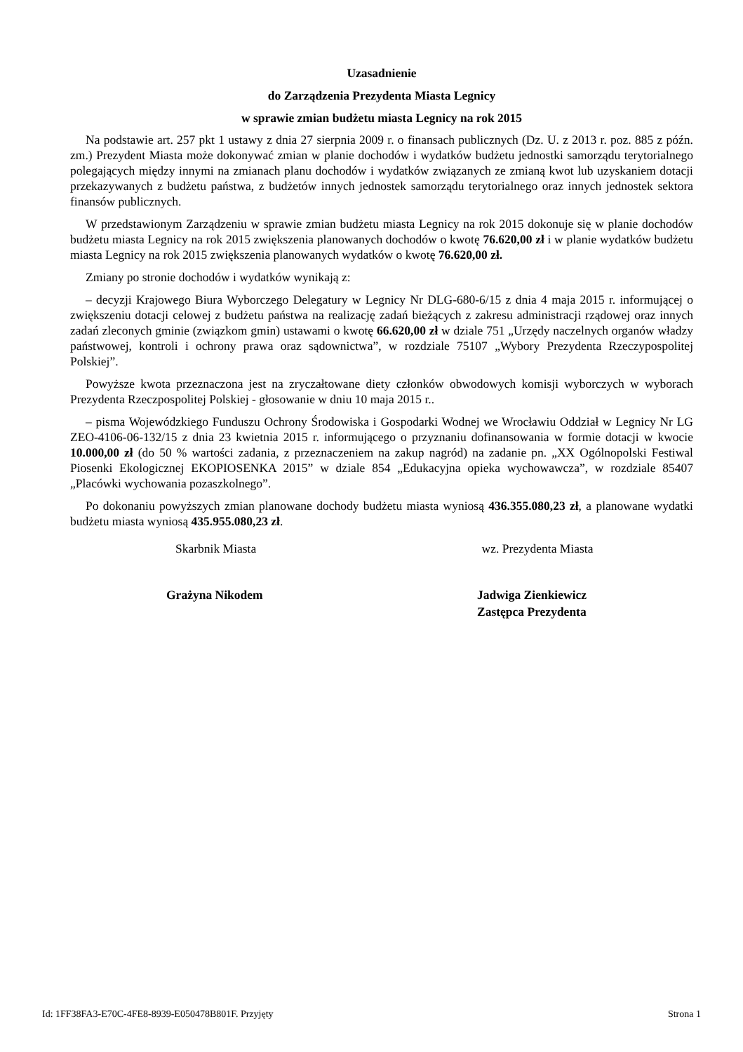Uzasadnienie
do Zarządzenia Prezydenta Miasta Legnicy
w sprawie zmian budżetu miasta Legnicy na rok 2015
Na podstawie art. 257 pkt 1 ustawy z dnia 27 sierpnia 2009 r. o finansach publicznych (Dz. U. z 2013 r. poz. 885 z późn. zm.) Prezydent Miasta może dokonywać zmian w planie dochodów i wydatków budżetu jednostki samorządu terytorialnego polegających między innymi na zmianach planu dochodów i wydatków związanych ze zmianą kwot lub uzyskaniem dotacji przekazywanych z budżetu państwa, z budżetów innych jednostek samorządu terytorialnego oraz innych jednostek sektora finansów publicznych.
W przedstawionym Zarządzeniu w sprawie zmian budżetu miasta Legnicy na rok 2015 dokonuje się w planie dochodów budżetu miasta Legnicy na rok 2015 zwiększenia planowanych dochodów o kwotę 76.620,00 zł i w planie wydatków budżetu miasta Legnicy na rok 2015 zwiększenia planowanych wydatków o kwotę 76.620,00 zł.
Zmiany po stronie dochodów i wydatków wynikają z:
– decyzji Krajowego Biura Wyborczego Delegatury w Legnicy Nr DLG-680-6/15 z dnia 4 maja 2015 r. informującej o zwiększeniu dotacji celowej z budżetu państwa na realizację zadań bieżących z zakresu administracji rządowej oraz innych zadań zleconych gminie (związkom gmin) ustawami o kwotę 66.620,00 zł w dziale 751 „Urzędy naczelnych organów władzy państwowej, kontroli i ochrony prawa oraz sądownictwa”, w rozdziale 75107 „Wybory Prezydenta Rzeczypospolitej Polskiej”.
Powyższe kwota przeznaczona jest na zryczałtowane diety członków obwodowych komisji wyborczych w wyborach Prezydenta Rzeczpospolitej Polskiej - głosowanie w dniu 10 maja 2015 r..
– pisma Wojewódzkiego Funduszu Ochrony Środowiska i Gospodarki Wodnej we Wrocławiu Oddział w Legnicy Nr LG ZEO-4106-06-132/15 z dnia 23 kwietnia 2015 r. informującego o przyznaniu dofinansowania w formie dotacji w kwocie 10.000,00 zł (do 50 % wartości zadania, z przeznaczeniem na zakup nagród) na zadanie pn. „XX Ogólnopolski Festiwal Piosenki Ekologicznej EKOPIOSENKA 2015” w dziale 854 „Edukacyjna opieka wychowawcza”, w rozdziale 85407 „Placówki wychowania pozaszkolnego”.
Po dokonaniu powyższych zmian planowane dochody budżetu miasta wyniosą 436.355.080,23 zł, a planowane wydatki budżetu miasta wyniosą 435.955.080,23 zł.
Skarbnik Miasta wz. Prezydenta Miasta
Grażyna Nikodem Jadwiga Zienkiewicz
Zastępca Prezydenta
Id: 1FF38FA3-E70C-4FE8-8939-E050478B801F. Przyjęty Strona 1